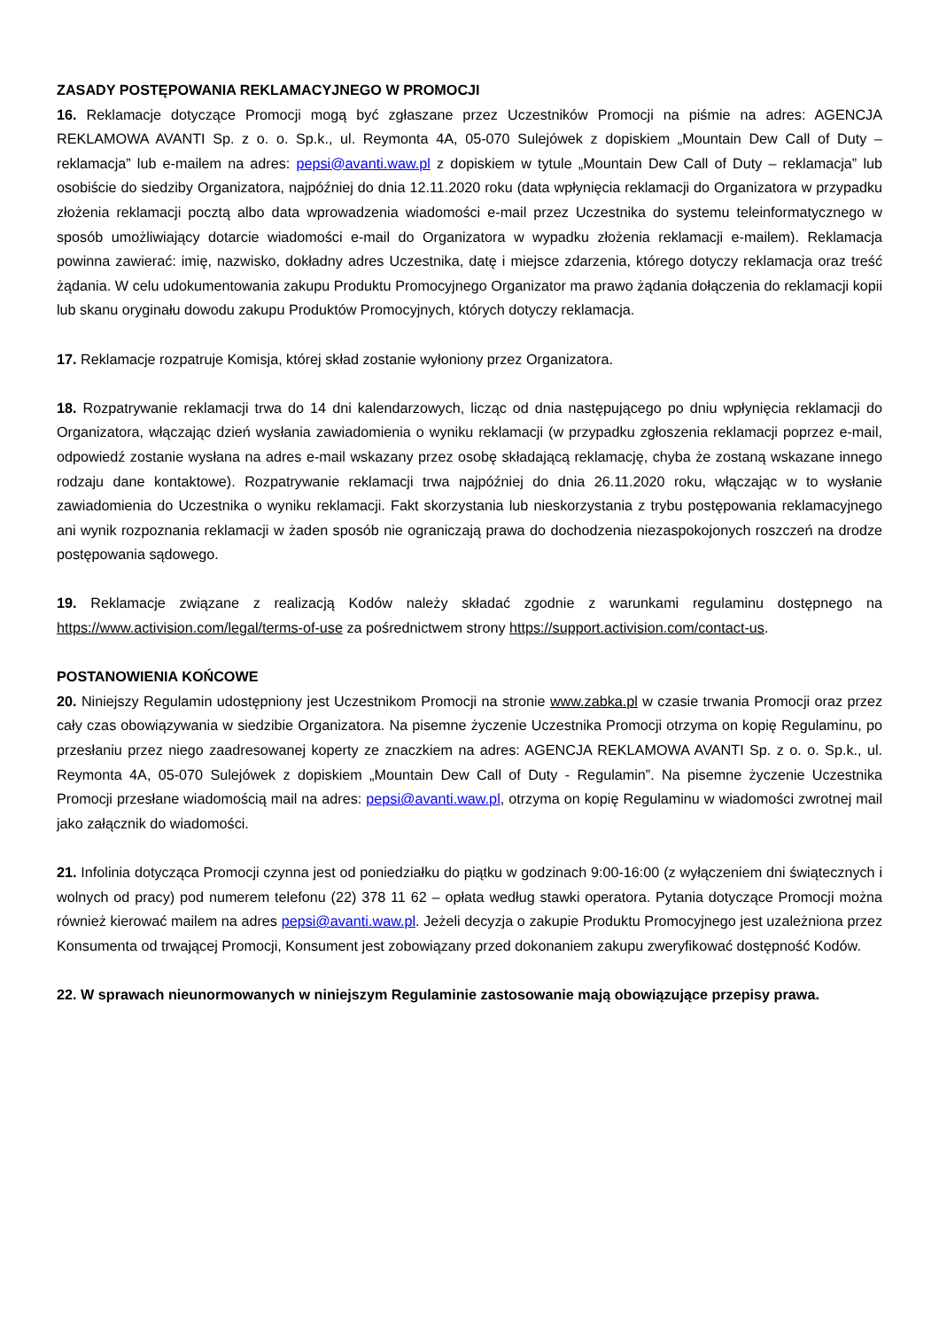ZASADY POSTĘPOWANIA REKLAMACYJNEGO W PROMOCJI
16. Reklamacje dotyczące Promocji mogą być zgłaszane przez Uczestników Promocji na piśmie na adres: AGENCJA REKLAMOWA AVANTI Sp. z o. o. Sp.k., ul. Reymonta 4A, 05-070 Sulejówek z dopiskiem „Mountain Dew Call of Duty – reklamacja” lub e-mailem na adres: pepsi@avanti.waw.pl z dopiskiem w tytule „Mountain Dew Call of Duty – reklamacja” lub osobiście do siedziby Organizatora, najpóźniej do dnia 12.11.2020 roku (data wpłynięcia reklamacji do Organizatora w przypadku złożenia reklamacji pocztą albo data wprowadzenia wiadomości e-mail przez Uczestnika do systemu teleinformatycznego w sposób umożliwiający dotarcie wiadomości e-mail do Organizatora w wypadku złożenia reklamacji e-mailem). Reklamacja powinna zawierać: imię, nazwisko, dokładny adres Uczestnika, datę i miejsce zdarzenia, którego dotyczy reklamacja oraz treść żądania. W celu udokumentowania zakupu Produktu Promocyjnego Organizator ma prawo żądania dołączenia do reklamacji kopii lub skanu oryginału dowodu zakupu Produktów Promocyjnych, których dotyczy reklamacja.
17. Reklamacje rozpatruje Komisja, której skład zostanie wyłoniony przez Organizatora.
18. Rozpatrywanie reklamacji trwa do 14 dni kalendarzowych, licząc od dnia następującego po dniu wpłynięcia reklamacji do Organizatora, włączając dzień wysłania zawiadomienia o wyniku reklamacji (w przypadku zgłoszenia reklamacji poprzez e-mail, odpowiedź zostanie wysłana na adres e-mail wskazany przez osobę składającą reklamację, chyba że zostaną wskazane innego rodzaju dane kontaktowe). Rozpatrywanie reklamacji trwa najpóźniej do dnia 26.11.2020 roku, włączając w to wysłanie zawiadomienia do Uczestnika o wyniku reklamacji. Fakt skorzystania lub nieskorzystania z trybu postępowania reklamacyjnego ani wynik rozpoznania reklamacji w żaden sposób nie ograniczają prawa do dochodzenia niezaspokojonych roszczeń na drodze postępowania sądowego.
19. Reklamacje związane z realizacją Kodów należy składać zgodnie z warunkami regulaminu dostępnego na https://www.activision.com/legal/terms-of-use za pośrednictwem strony https://support.activision.com/contact-us.
POSTANOWIENIA KOŃCOWE
20. Niniejszy Regulamin udostępniony jest Uczestnikom Promocji na stronie www.zabka.pl w czasie trwania Promocji oraz przez cały czas obowiązywania w siedzibie Organizatora. Na pisemne życzenie Uczestnika Promocji otrzyma on kopię Regulaminu, po przesłaniu przez niego zaadresowanej koperty ze znaczkiem na adres: AGENCJA REKLAMOWA AVANTI Sp. z o. o. Sp.k., ul. Reymonta 4A, 05-070 Sulejówek z dopiskiem „Mountain Dew Call of Duty - Regulamin”. Na pisemne życzenie Uczestnika Promocji przesłane wiadomością mail na adres: pepsi@avanti.waw.pl, otrzyma on kopię Regulaminu w wiadomości zwrotnej mail jako załącznik do wiadomości.
21. Infolinia dotycząca Promocji czynna jest od poniedziałku do piątku w godzinach 9:00-16:00 (z wyłączeniem dni świątecznych i wolnych od pracy) pod numerem telefonu (22) 378 11 62 – opłata według stawki operatora. Pytania dotyczące Promocji można również kierować mailem na adres pepsi@avanti.waw.pl. Jeżeli decyzja o zakupie Produktu Promocyjnego jest uzależniona przez Konsumenta od trwającej Promocji, Konsument jest zobowiązany przed dokonaniem zakupu zweryfikować dostępność Kodów.
22. W sprawach nieunormowanych w niniejszym Regulaminie zastosowanie mają obowiązujące przepisy prawa.